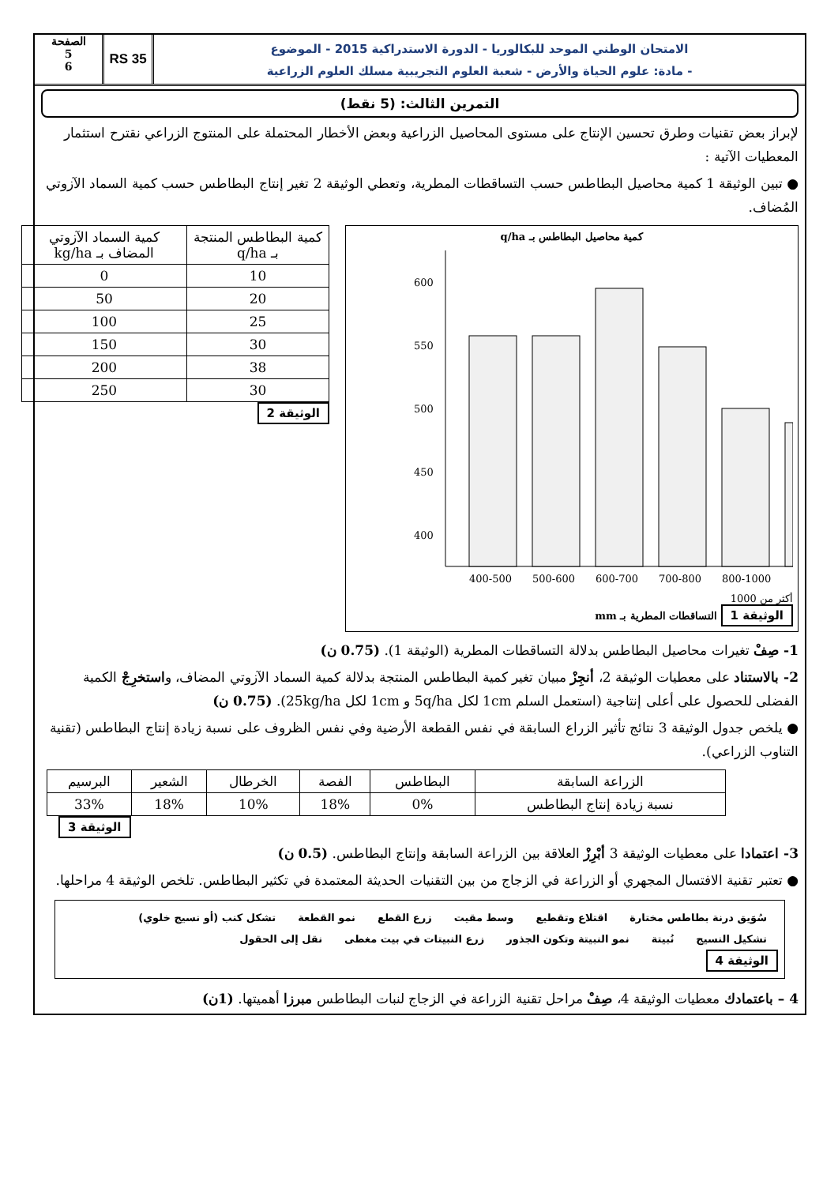الامتحان الوطني الموحد للبكالوريا - الدورة الاستدراكية 2015 - الموضوع
- مادة: علوم الحياة والأرض - شعبة العلوم التجريبية مسلك العلوم الزراعية
RS 35
الصفحة
5
6
التمرين الثالث: (5 نقط)
لإبراز بعض تقنيات وطرق تحسين الإنتاج على مستوى المحاصيل الزراعية وبعض الأخطار المحتملة على المنتوج الزراعي نقترح استثمار المعطيات الآتية :
● تبين الوثيقة 1 كمية محاصيل البطاطس حسب التساقطات المطرية، وتعطي الوثيقة 2 تغير إنتاج البطاطس حسب كمية السماد الآزوتي المُضاف.
كمية محاصيل البطاطس بـ q/ha
600
550
500
450
400
400-500
500-600
600-700
700-800
800-1000
أكثر من 1000
الوثيقة 1 التساقطات المطرية بـ mm
| كمية البطاطس المنتجة بـ q/ha | كمية السماد الآزوتي المضاف بـ kg/ha |
| --- | --- |
| 10 | 0 |
| 20 | 50 |
| 25 | 100 |
| 30 | 150 |
| 38 | 200 |
| 30 | 250 |
الوثيقة 2
1- صِفْ تغيرات محاصيل البطاطس بدلالة التساقطات المطرية (الوثيقة 1). (0.75 ن)
2- بالاستناد على معطيات الوثيقة 2، أنجِزْ مبيان تغير كمية البطاطس المنتجة بدلالة كمية السماد الآزوتي المضاف، واستخرِجْ الكمية الفضلى للحصول على أعلى إنتاجية (استعمل السلم 1cm لكل 5q/ha و 1cm لكل 25kg/ha). (0.75 ن)
● يلخص جدول الوثيقة 3 نتائج تأثير الزراع السابقة في نفس القطعة الأرضية وفي نفس الظروف على نسبة زيادة إنتاج البطاطس (تقنية التناوب الزراعي).
| الزراعة السابقة | البطاطس | الفصة | الخرطال | الشعير | البرسيم |
| نسبة زيادة إنتاج البطاطس | 0% | 18% | 10% | 18% | 33% |
الوثيقة 3
3- اعتمادا على معطيات الوثيقة 3 أبْرِزْ العلاقة بين الزراعة السابقة وإنتاج البطاطس. (0.5 ن)
● تعتبر تقنية الافتسال المجهري أو الزراعة في الزجاج من بين التقنيات الحديثة المعتمدة في تكثير البطاطس. تلخص الوثيقة 4 مراحلها.
سُوَيق درنة بطاطس مختارة اقتلاع وتقطيع وسط مقيت زرع القطع نمو القطعة تشكل كنب (أو نسيج خلوي) تشكيل النسيج نُبيتة نمو النبيتة وتكون الجذور زرع النبيتات في بيت مغطى نقل إلى الحقول
الوثيقة 4
4 – باعتمادك معطيات الوثيقة 4، صِفْ مراحل تقنية الزراعة في الزجاج لنبات البطاطس مبرزا أهميتها. (1ن)